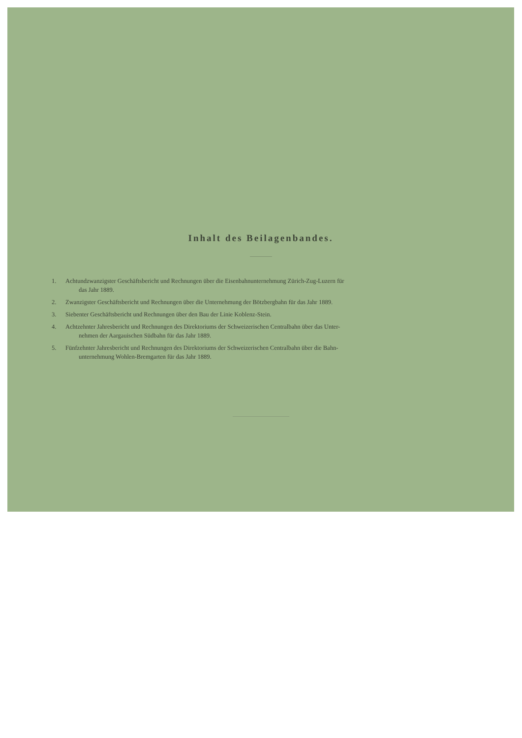Inhalt des Beilagenbandes.
1. Achtundzwanzigster Geschäftsbericht und Rechnungen über die Eisenbahnunternehmung Zürich-Zug-Luzern für
das Jahr 1889.
2. Zwanzigster Geschäftsbericht und Rechnungen über die Unternehmung der Bötzbergbahn für das Jahr 1889.
3. Siebenter Geschäftsbericht und Rechnungen über den Bau der Linie Koblenz-Stein.
4. Achtzehnter Jahresbericht und Rechnungen des Direktoriums der Schweizerischen Centralbahn über das Unter-
nehmen der Aargauischen Südbahn für das Jahr 1889.
5. Fünfzehnter Jahresbericht und Rechnungen des Direktoriums der Schweizerischen Centralbahn über die Bahn-
unternehmung Wohlen-Bremgarten für das Jahr 1889.